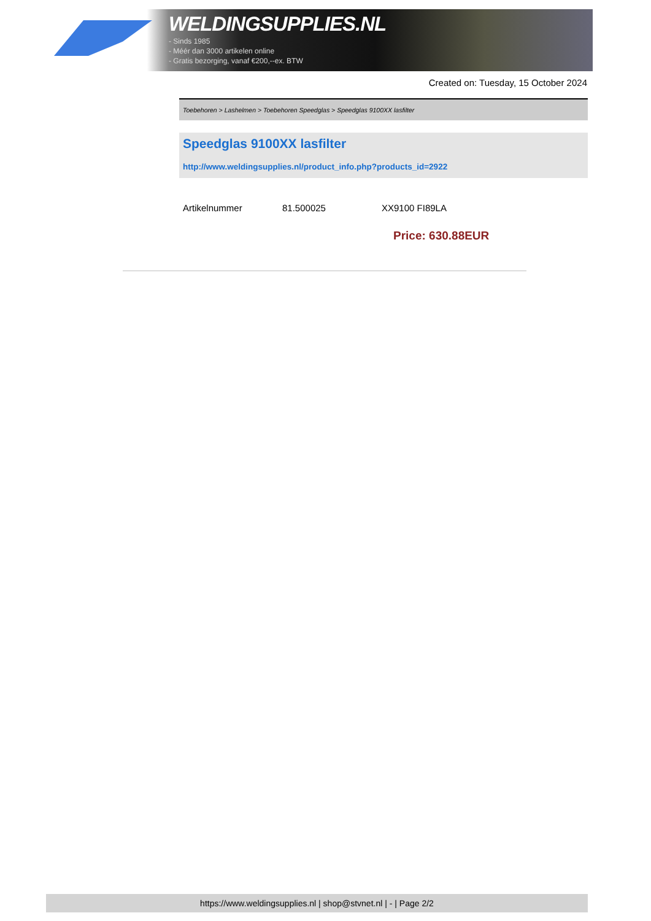WELDINGSUPPLIES.NL
- Sinds 1985
- Méér dan 3000 artikelen online
- Gratis bezorging, vanaf €200,--ex. BTW
Created on: Tuesday, 15 October 2024
Toebehoren > Lashelmen > Toebehoren Speedglas > Speedglas 9100XX lasfilter
Speedglas 9100XX lasfilter
http://www.weldingsupplies.nl/product_info.php?products_id=2922
| Artikelnummer | 81.500025 | XX9100 FI89LA |
Price: 630.88EUR
https://www.weldingsupplies.nl | shop@stvnet.nl | - | Page 2/2